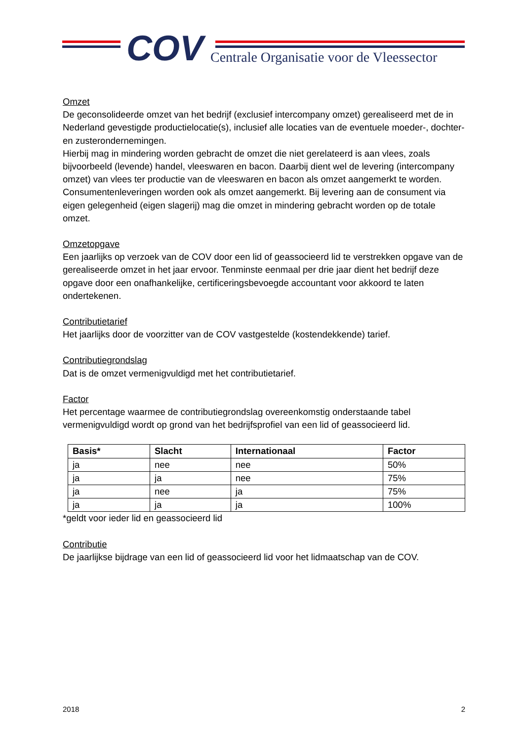COV
Centrale Organisatie voor de Vleessector
Omzet
De geconsolideerde omzet van het bedrijf (exclusief intercompany omzet) gerealiseerd met de in Nederland gevestigde productielocatie(s), inclusief alle locaties van de eventuele moeder-, dochter- en zusterondernemingen.
Hierbij mag in mindering worden gebracht de omzet die niet gerelateerd is aan vlees, zoals bijvoorbeeld (levende) handel, vleeswaren en bacon. Daarbij dient wel de levering (intercompany omzet) van vlees ter productie van de vleeswaren en bacon als omzet aangemerkt te worden.
Consumentenleveringen worden ook als omzet aangemerkt. Bij levering aan de consument via eigen gelegenheid (eigen slagerij) mag die omzet in mindering gebracht worden op de totale omzet.
Omzetopgave
Een jaarlijks op verzoek van de COV door een lid of geassocieerd lid te verstrekken opgave van de gerealiseerde omzet in het jaar ervoor. Tenminste eenmaal per drie jaar dient het bedrijf deze opgave door een onafhankelijke, certificeringsbevoegde accountant voor akkoord te laten ondertekenen.
Contributietarief
Het jaarlijks door de voorzitter van de COV vastgestelde (kostendekkende) tarief.
Contributiegrondslag
Dat is de omzet vermenigvuldigd met het contributietarief.
Factor
Het percentage waarmee de contributiegrondslag overeenkomstig onderstaande tabel vermenigvuldigd wordt op grond van het bedrijfsprofiel van een lid of geassocieerd lid.
| Basis* | Slacht | Internationaal | Factor |
| --- | --- | --- | --- |
| ja | nee | nee | 50% |
| ja | ja | nee | 75% |
| ja | nee | ja | 75% |
| ja | ja | ja | 100% |
*geldt voor ieder lid en geassocieerd lid
Contributie
De jaarlijkse bijdrage van een lid of geassocieerd lid voor het lidmaatschap van de COV.
2018 2